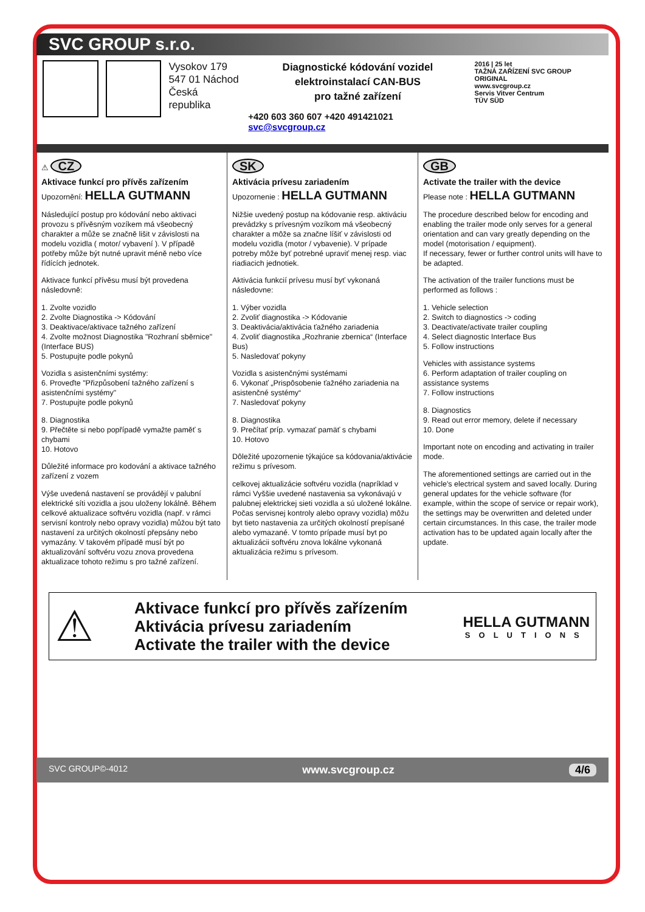SVC GROUP s.r.o.
Vysokov 179
547 01 Náchod
Česká republika
Diagnostické kódování vozidel
elektroinstalací CAN-BUS
pro tažné zařízení
+420 603 360 607 +420 491421021 svc@svcgroup.cz
2016 | 25 let
TAŽNÁ ZAŘÍZENÍ SVC GROUP ORIGINAL
www.svcgroup.cz
Servis Vitver Centrum
TÜV SÜD
⚠ CZ
Aktivace funkcí pro přívěs zařízením
Upozornění: HELLA GUTMANN
Následující postup pro kódování nebo aktivaci provozu s přívěsným vozíkem má všeobecný charakter a může se značně lišit v závislosti na modelu vozidla ( motor/ vybavení ). V případě potřeby může být nutné upravit méně nebo více řídících jednotek.
Aktivace funkcí přívěsu musí být provedena následovně:
1. Zvolte vozidlo
2. Zvolte Diagnostika -> Kódování
3. Deaktivace/aktivace tažného zařízení
4. Zvolte možnost Diagnostika "Rozhraní sběrnice"(Interface BUS)
5. Postupujte podle pokynů
Vozidla s asistenčními systémy:
6. Proveďte "Přizpůsobení tažného zařízení s asistenčními systémy"
7. Postupujte podle pokynů
8. Diagnostika
9. Přečtěte si nebo popřípadě vymažte paměť s chybami
10. Hotovo
Důležité informace pro kodování a aktivace tažného zařízení z vozem
Výše uvedená nastavení se provádějí v palubní elektrické síti vozidla a jsou uloženy lokálně. Během celkové aktualizace softvéru vozidla (např. v rámci servisní kontroly nebo opravy vozidla) můžou být tato nastavení za určitých okolností přepsány nebo vymazány. V takovém případě musí být po aktualizování softvéru vozu znova provedena aktualizace tohoto režimu s pro tažné zařízení.
SK
Aktivácia prívesu zariadením
Upozornenie : HELLA GUTMANN
Nižšie uvedený postup na kódovanie resp. aktiváciu prevádzky s prívesným vozíkom má všeobecný charakter a môže sa značne líšiť v závislosti od modelu vozidla (motor / vybavenie). V prípade potreby môže byť potrebné upraviť menej resp. viac riadiacich jednotiek.
Aktivácia funkcií prívesu musí byť vykonaná následovne:
1. Výber vozidla
2. Zvoliť diagnostika -> Kódovanie
3. Deaktivácia/aktivácia ťažného zariadenia
4. Zvoliť diagnostika „Rozhranie zbernica“ (Interface Bus)
5. Nasledovať pokyny
Vozidla s asistenčnými systémami
6. Vykonať „Prispôsobenie ťažného zariadenia na asistenčné systémy“
7. Nasledovať pokyny
8. Diagnostika
9. Prečítať príp. vymazať pamäť s chybami
10. Hotovo
Dôležité upozornenie týkajúce sa kódovania/aktivácie režimu s prívesom.
celkovej aktualizácie softvéru vozidla (napríklad v rámci Vyššie uvedené nastavenia sa vykonávajú v palubnej elektrickej sieti vozidla a sú uložené lokálne. Počas servisnej kontroly alebo opravy vozidla) môžu byt tieto nastavenia za určitých okolností prepísané alebo vymazané. V tomto prípade musí byt po aktualizácii softvéru znova lokálne vykonaná aktualizácia režimu s prívesom.
GB
Activate the trailer with the device
Please note : HELLA GUTMANN
The procedure described below for encoding and enabling the trailer mode only serves for a general orientation and can vary greatly depending on the model (motorisation / equipment).
If necessary, fewer or further control units will have to be adapted.
The activation of the trailer functions must be performed as follows :
1. Vehicle selection
2. Switch to diagnostics -> coding
3. Deactivate/activate trailer coupling
4. Select diagnostic Interface Bus
5. Follow instructions
Vehicles with assistance systems
6. Perform adaptation of trailer coupling on assistance systems
7. Follow instructions
8. Diagnostics
9. Read out error memory, delete if necessary
10. Done
Important note on encoding and activating in trailer mode.
The aforementioned settings are carried out in the vehicle's electrical system and saved locally. During general updates for the vehicle software (for example, within the scope of service or repair work), the settings may be overwritten and deleted under certain circumstances. In this case, the trailer mode activation has to be updated again locally after the update.
⚠
Aktivace funkcí pro přívěs zařízením
Aktivácia prívesu zariadením
Activate the trailer with the device
HELLA GUTMANN
SOLUTIONS
SVC GROUP©-4012 www.svcgroup.cz 4/6